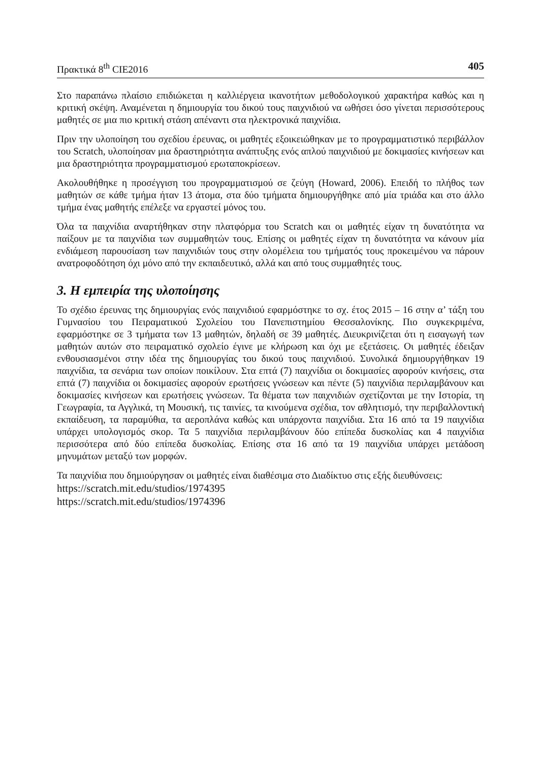Πρακτικά 8<sup>th</sup> CIE2016 405
Στο παραπάνω πλαίσιο επιδιώκεται η καλλιέργεια ικανοτήτων μεθοδολογικού χαρακτήρα καθώς και η κριτική σκέψη. Αναμένεται η δημιουργία του δικού τους παιχνιδιού να ωθήσει όσο γίνεται περισσότερους μαθητές σε μια πιο κριτική στάση απέναντι στα ηλεκτρονικά παιχνίδια.
Πριν την υλοποίηση του σχεδίου έρευνας, οι μαθητές εξοικειώθηκαν με το προγραμματιστικό περιβάλλον του Scratch, υλοποίησαν μια δραστηριότητα ανάπτυξης ενός απλού παιχνιδιού με δοκιμασίες κινήσεων και μια δραστηριότητα προγραμματισμού ερωταποκρίσεων.
Ακολουθήθηκε η προσέγγιση του προγραμματισμού σε ζεύγη (Howard, 2006). Επειδή το πλήθος των μαθητών σε κάθε τμήμα ήταν 13 άτομα, στα δύο τμήματα δημιουργήθηκε από μία τριάδα και στο άλλο τμήμα ένας μαθητής επέλεξε να εργαστεί μόνος του.
Όλα τα παιχνίδια αναρτήθηκαν στην πλατφόρμα του Scratch και οι μαθητές είχαν τη δυνατότητα να παίξουν με τα παιχνίδια των συμμαθητών τους. Επίσης οι μαθητές είχαν τη δυνατότητα να κάνουν μία ενδιάμεση παρουσίαση των παιχνιδιών τους στην ολομέλεια του τμήματός τους προκειμένου να πάρουν ανατροφοδότηση όχι μόνο από την εκπαιδευτικό, αλλά και από τους συμμαθητές τους.
3. Η εμπειρία της υλοποίησης
Το σχέδιο έρευνας της δημιουργίας ενός παιχνιδιού εφαρμόστηκε το σχ. έτος 2015 – 16 στην α’ τάξη του Γυμνασίου του Πειραματικού Σχολείου του Πανεπιστημίου Θεσσαλονίκης. Πιο συγκεκριμένα, εφαρμόστηκε σε 3 τμήματα των 13 μαθητών, δηλαδή σε 39 μαθητές. Διευκρινίζεται ότι η εισαγωγή των μαθητών αυτών στο πειραματικό σχολείο έγινε με κλήρωση και όχι με εξετάσεις. Οι μαθητές έδειξαν ενθουσιασμένοι στην ιδέα της δημιουργίας του δικού τους παιχνιδιού. Συνολικά δημιουργήθηκαν 19 παιχνίδια, τα σενάρια των οποίων ποικίλουν. Στα επτά (7) παιχνίδια οι δοκιμασίες αφορούν κινήσεις, στα επτά (7) παιχνίδια οι δοκιμασίες αφορούν ερωτήσεις γνώσεων και πέντε (5) παιχνίδια περιλαμβάνουν και δοκιμασίες κινήσεων και ερωτήσεις γνώσεων. Τα θέματα των παιχνιδιών σχετίζονται με την Ιστορία, τη Γεωγραφία, τα Αγγλικά, τη Μουσική, τις ταινίες, τα κινούμενα σχέδια, τον αθλητισμό, την περιβαλλοντική εκπαίδευση, τα παραμύθια, τα αεροπλάνα καθώς και υπάρχοντα παιχνίδια. Στα 16 από τα 19 παιχνίδια υπάρχει υπολογισμός σκορ. Τα 5 παιχνίδια περιλαμβάνουν δύο επίπεδα δυσκολίας και 4 παιχνίδια περισσότερα από δύο επίπεδα δυσκολίας. Επίσης στα 16 από τα 19 παιχνίδια υπάρχει μετάδοση μηνυμάτων μεταξύ των μορφών.
Τα παιχνίδια που δημιούργησαν οι μαθητές είναι διαθέσιμα στο Διαδίκτυο στις εξής διευθύνσεις:
https://scratch.mit.edu/studios/1974395
https://scratch.mit.edu/studios/1974396